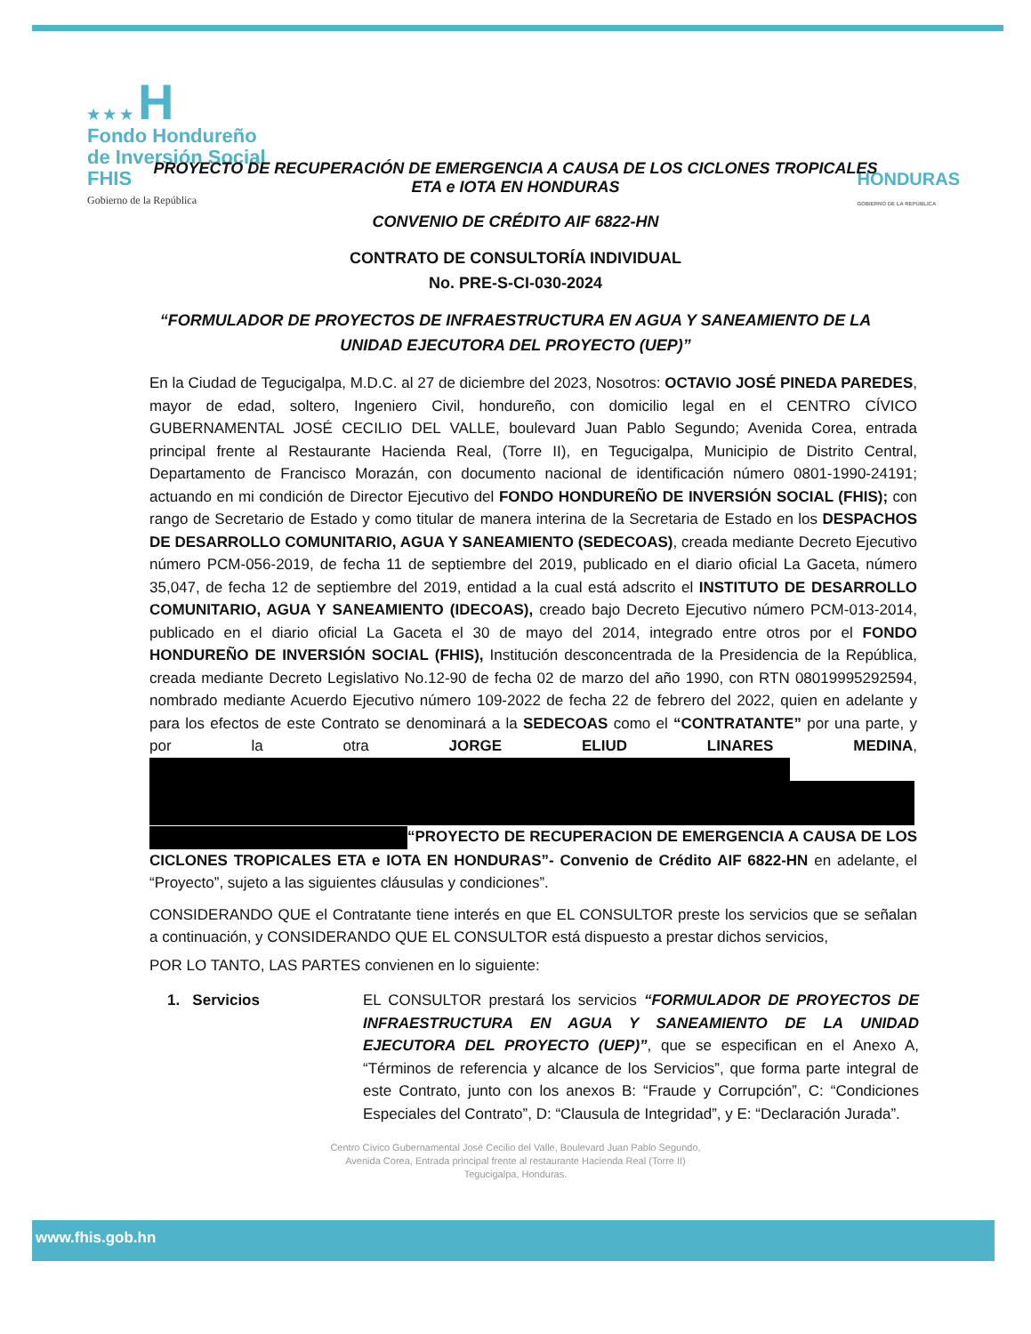★ ★ ★ H
Fondo Hondureño
de Inversión Social
FHIS
Gobierno de la República
HONDURAS
GOBIERNO DE LA REPÚBLICA
PROYECTO DE RECUPERACIÓN DE EMERGENCIA A CAUSA DE LOS CICLONES TROPICALES
ETA e IOTA EN HONDURAS
CONVENIO DE CRÉDITO AIF 6822-HN
CONTRATO DE CONSULTORÍA INDIVIDUAL
No. PRE-S-CI-030-2024
“FORMULADOR DE PROYECTOS DE INFRAESTRUCTURA EN AGUA Y SANEAMIENTO DE LA
UNIDAD EJECUTORA DEL PROYECTO (UEP)”
En la Ciudad de Tegucigalpa, M.D.C. al 27 de diciembre del 2023, Nosotros: OCTAVIO JOSÉ PINEDA PAREDES, mayor de edad, soltero, Ingeniero Civil, hondureño, con domicilio legal en el CENTRO CÍVICO GUBERNAMENTAL JOSÉ CECILIO DEL VALLE, boulevard Juan Pablo Segundo; Avenida Corea, entrada principal frente al Restaurante Hacienda Real, (Torre II), en Tegucigalpa, Municipio de Distrito Central, Departamento de Francisco Morazán, con documento nacional de identificación número 0801-1990-24191; actuando en mi condición de Director Ejecutivo del FONDO HONDUREÑO DE INVERSIÓN SOCIAL (FHIS); con rango de Secretario de Estado y como titular de manera interina de la Secretaria de Estado en los DESPACHOS DE DESARROLLO COMUNITARIO, AGUA Y SANEAMIENTO (SEDECOAS), creada mediante Decreto Ejecutivo número PCM-056-2019, de fecha 11 de septiembre del 2019, publicado en el diario oficial La Gaceta, número 35,047, de fecha 12 de septiembre del 2019, entidad a la cual está adscrito el INSTITUTO DE DESARROLLO COMUNITARIO, AGUA Y SANEAMIENTO (IDECOAS), creado bajo Decreto Ejecutivo número PCM-013-2014, publicado en el diario oficial La Gaceta el 30 de mayo del 2014, integrado entre otros por el FONDO HONDUREÑO DE INVERSIÓN SOCIAL (FHIS), Institución desconcentrada de la Presidencia de la República, creada mediante Decreto Legislativo No.12-90 de fecha 02 de marzo del año 1990, con RTN 08019995292594, nombrado mediante Acuerdo Ejecutivo número 109-2022 de fecha 22 de febrero del 2022, quien en adelante y para los efectos de este Contrato se denominará a la SEDECOAS como el “CONTRATANTE” por una parte, y por la otra JORGE ELIUD LINARES MEDINA,
“PROYECTO DE RECUPERACION DE EMERGENCIA A CAUSA DE LOS CICLONES TROPICALES ETA e IOTA EN HONDURAS”- Convenio de Crédito AIF 6822-HN en adelante, el “Proyecto”, sujeto a las siguientes cláusulas y condiciones”.
CONSIDERANDO QUE el Contratante tiene interés en que EL CONSULTOR preste los servicios que se señalan a continuación, y CONSIDERANDO QUE EL CONSULTOR está dispuesto a prestar dichos servicios,
POR LO TANTO, LAS PARTES convienen en lo siguiente:
1. Servicios EL CONSULTOR prestará los servicios “FORMULADOR DE PROYECTOS DE INFRAESTRUCTURA EN AGUA Y SANEAMIENTO DE LA UNIDAD EJECUTORA DEL PROYECTO (UEP)”, que se especifican en el Anexo A, “Términos de referencia y alcance de los Servicios”, que forma parte integral de este Contrato, junto con los anexos B: “Fraude y Corrupción”, C: “Condiciones Especiales del Contrato”, D: “Clausula de Integridad”, y E: “Declaración Jurada”.
Centro Cívico Gubernamental José Cecilio del Valle, Boulevard Juan Pablo Segundo,
Avenida Corea, Entrada principal frente al restaurante Hacienda Real (Torre II)
Tegucigalpa, Honduras.
www.fhis.gob.hn